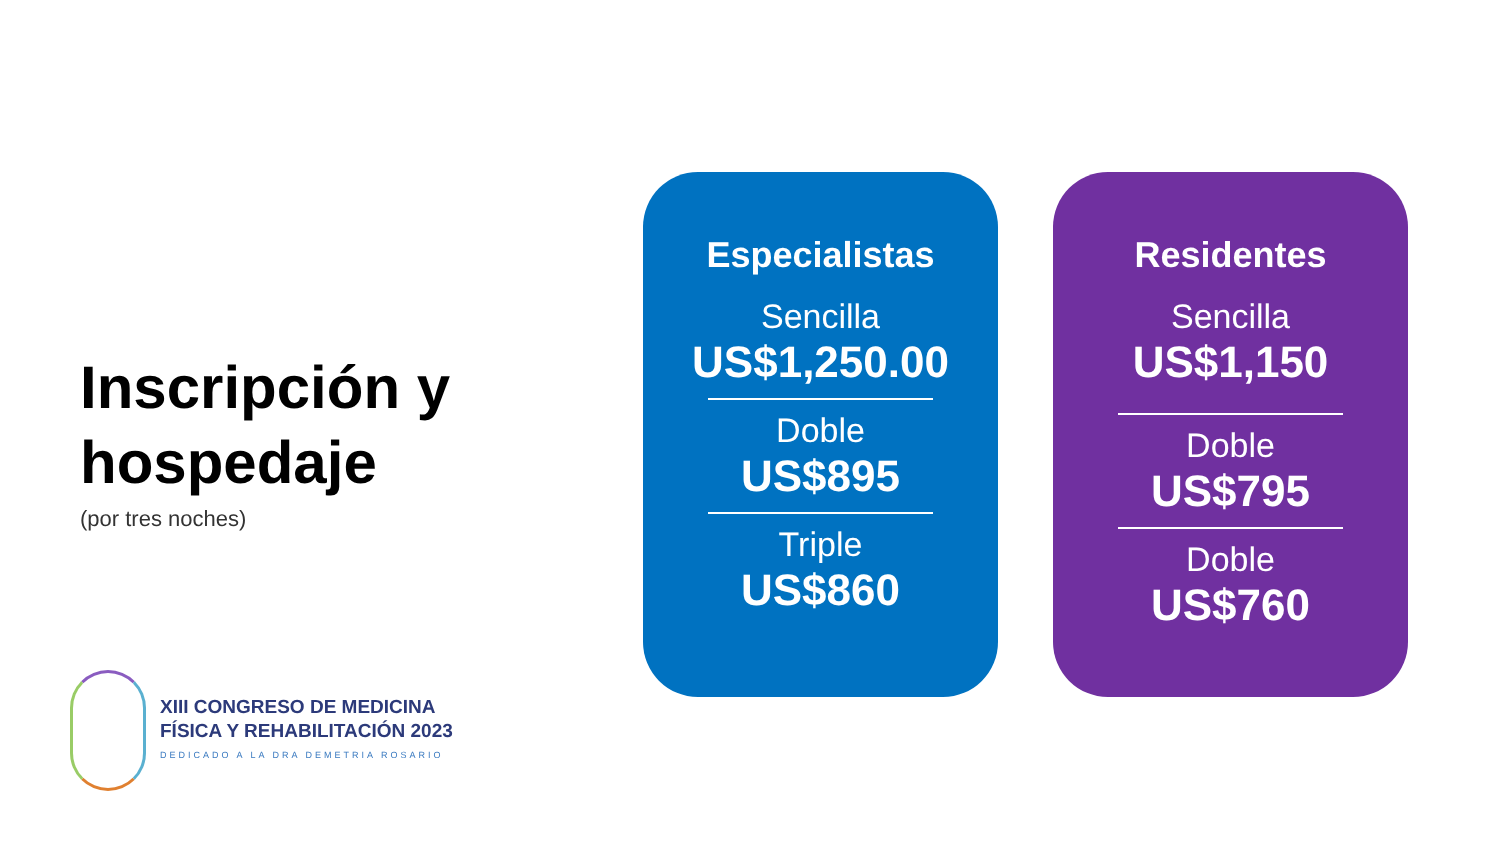Inscripción y hospedaje
(por tres noches)
XIII CONGRESO DE MEDICINA
FÍSICA Y REHABILITACIÓN 2023
DEDICADO A LA DRA DEMETRIA ROSARIO
Especialistas
Sencilla
US$1,250.00
Doble
US$895
Triple
US$860
Residentes
Sencilla
US$1,150
Doble
US$795
Doble
US$760